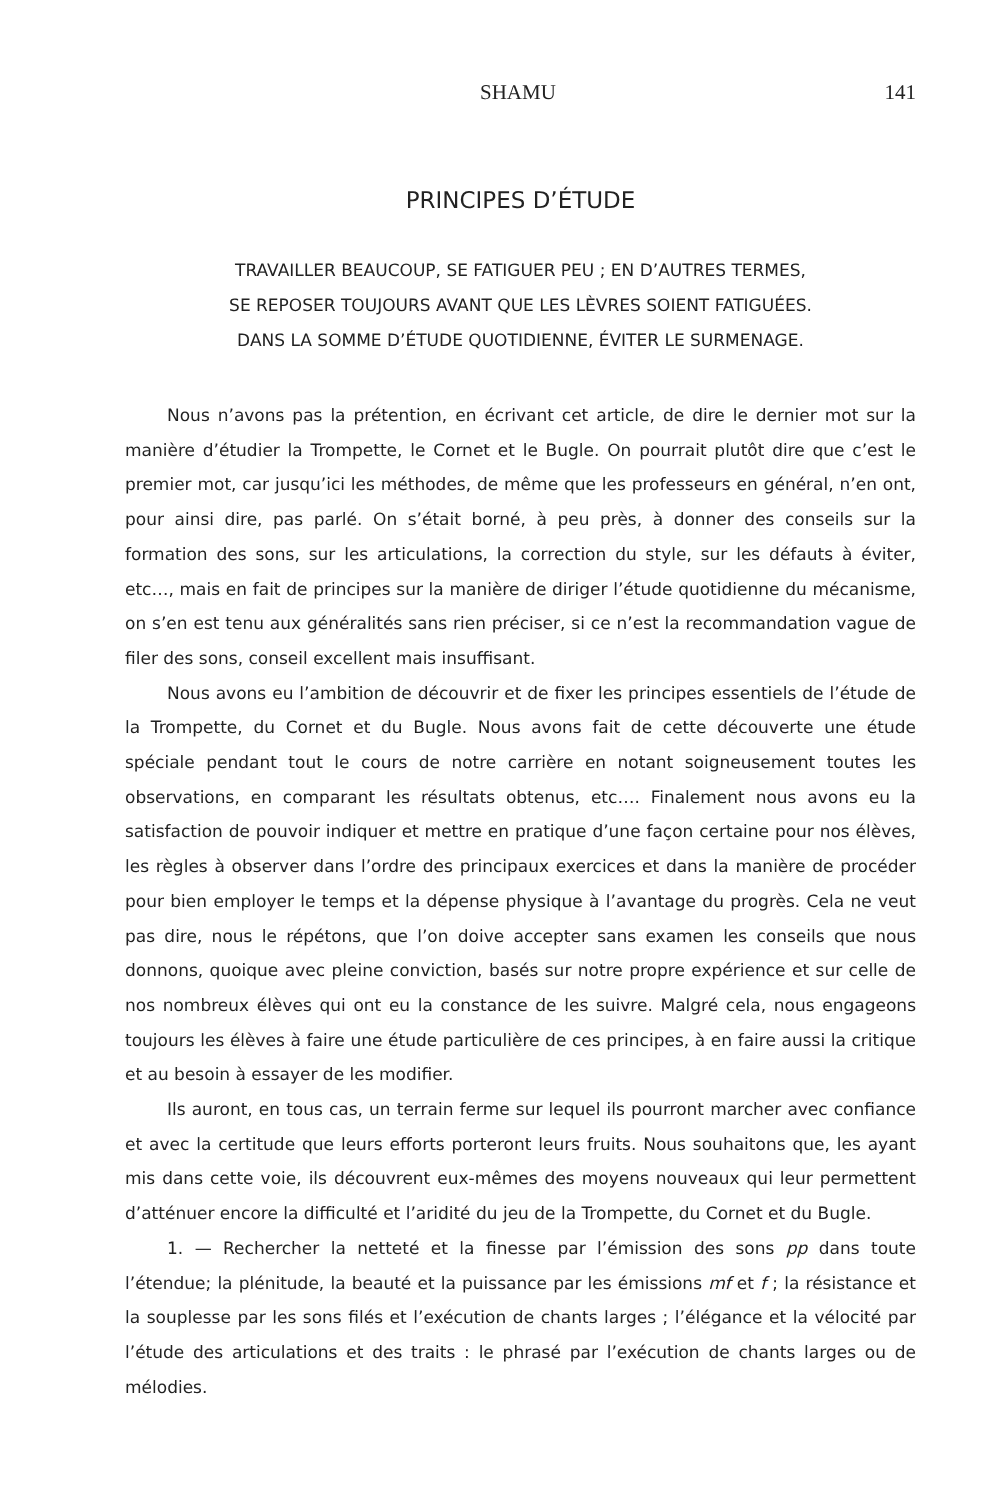SHAMU 141
PRINCIPES D’ÉTUDE
TRAVAILLER BEAUCOUP, SE FATIGUER PEU ; EN D’AUTRES TERMES,
SE REPOSER TOUJOURS AVANT QUE LES LÈVRES SOIENT FATIGUÉES.
DANS LA SOMME D’ÉTUDE QUOTIDIENNE, ÉVITER LE SURMENAGE.
Nous n’avons pas la prétention, en écrivant cet article, de dire le dernier mot sur la manière d’étudier la Trompette, le Cornet et le Bugle. On pourrait plutôt dire que c’est le premier mot, car jusqu’ici les méthodes, de même que les professeurs en général, n’en ont, pour ainsi dire, pas parlé. On s’était borné, à peu près, à donner des conseils sur la formation des sons, sur les articulations, la correction du style, sur les défauts à éviter, etc…, mais en fait de principes sur la manière de diriger l’étude quotidienne du mécanisme, on s’en est tenu aux généralités sans rien préciser, si ce n’est la recommandation vague de filer des sons, conseil excellent mais insuffisant.
Nous avons eu l’ambition de découvrir et de fixer les principes essentiels de l’étude de la Trompette, du Cornet et du Bugle. Nous avons fait de cette découverte une étude spéciale pendant tout le cours de notre carrière en notant soigneusement toutes les observations, en comparant les résultats obtenus, etc…. Finalement nous avons eu la satisfaction de pouvoir indiquer et mettre en pratique d’une façon certaine pour nos élèves, les règles à observer dans l’ordre des principaux exercices et dans la manière de procéder pour bien employer le temps et la dépense physique à l’avantage du progrès. Cela ne veut pas dire, nous le répétons, que l’on doive accepter sans examen les conseils que nous donnons, quoique avec pleine conviction, basés sur notre propre expérience et sur celle de nos nombreux élèves qui ont eu la constance de les suivre. Malgré cela, nous engageons toujours les élèves à faire une étude particulière de ces principes, à en faire aussi la critique et au besoin à essayer de les modifier.
Ils auront, en tous cas, un terrain ferme sur lequel ils pourront marcher avec confiance et avec la certitude que leurs efforts porteront leurs fruits. Nous souhaitons que, les ayant mis dans cette voie, ils découvrent eux-mêmes des moyens nouveaux qui leur permettent d’atténuer encore la difficulté et l’aridité du jeu de la Trompette, du Cornet et du Bugle.
1. — Rechercher la netteté et la finesse par l’émission des sons pp dans toute l’étendue; la plénitude, la beauté et la puissance par les émissions mf et f ; la résistance et la souplesse par les sons filés et l’exécution de chants larges ; l’élégance et la vélocité par l’étude des articulations et des traits : le phrasé par l’exécution de chants larges ou de mélodies.